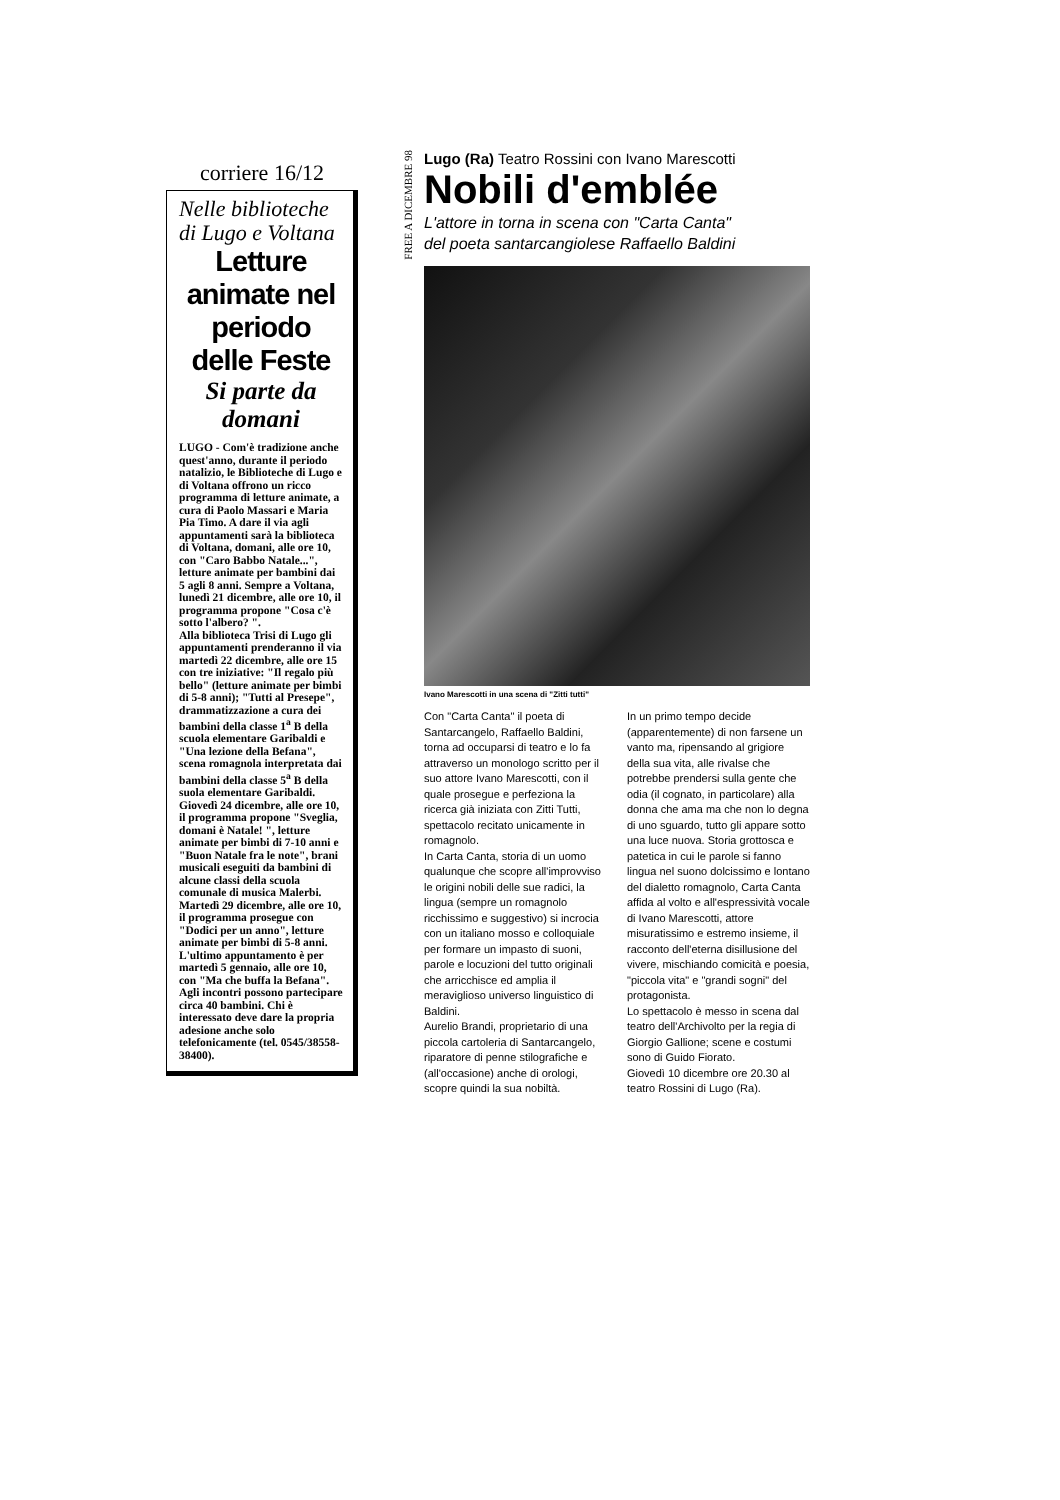corriere 16/12
Nelle biblioteche di Lugo e Voltana
Letture animate nel periodo delle Feste
Si parte da domani
LUGO - Com'è tradizione anche quest'anno, durante il periodo natalizio, le Biblioteche di Lugo e di Voltana offrono un ricco programma di letture animate, a cura di Paolo Massari e Maria Pia Timo. A dare il via agli appuntamenti sarà la biblioteca di Voltana, domani, alle ore 10, con "Caro Babbo Natale...", letture animate per bambini dai 5 agli 8 anni. Sempre a Voltana, lunedì 21 dicembre, alle ore 10, il programma propone "Cosa c'è sotto l'albero? ".
Alla biblioteca Trisi di Lugo gli appuntamenti prenderanno il via martedì 22 dicembre, alle ore 15 con tre iniziative: "Il regalo più bello" (letture animate per bimbi di 5-8 anni); "Tutti al Presepe", drammatizzazione a cura dei bambini della classe 1<sup>a</sup> B della scuola elementare Garibaldi e "Una lezione della Befana", scena romagnola interpretata dai bambini della classe 5<sup>a</sup> B della suola elementare Garibaldi. Giovedì 24 dicembre, alle ore 10, il programma propone "Sveglia, domani è Natale! ", letture animate per bimbi di 7-10 anni e "Buon Natale fra le note", brani musicali eseguiti da bambini di alcune classi della scuola comunale di musica Malerbi. Martedì 29 dicembre, alle ore 10, il programma prosegue con "Dodici per un anno", letture animate per bimbi di 5-8 anni.
L'ultimo appuntamento è per martedì 5 gennaio, alle ore 10, con "Ma che buffa la Befana". Agli incontri possono partecipare circa 40 bambini. Chi è interessato deve dare la propria adesione anche solo telefonicamente (tel. 0545/38558-38400).
FREE A DICEMBRE 98
Lugo (Ra) Teatro Rossini con Ivano Marescotti
Nobili d'emblée
L'attore in torna in scena con "Carta Canta"
del poeta santarcangiolese Raffaello Baldini
Ivano Marescotti in una scena di "Zitti tutti"
Con "Carta Canta" il poeta di Santarcangelo, Raffaello Baldini, torna ad occuparsi di teatro e lo fa attraverso un monologo scritto per il suo attore Ivano Marescotti, con il quale prosegue e perfeziona la ricerca già iniziata con Zitti Tutti, spettacolo recitato unicamente in romagnolo.
In Carta Canta, storia di un uomo qualunque che scopre all'improvviso le origini nobili delle sue radici, la lingua (sempre un romagnolo ricchissimo e suggestivo) si incrocia con un italiano mosso e colloquiale per formare un impasto di suoni, parole e locuzioni del tutto originali che arricchisce ed amplia il meraviglioso universo linguistico di Baldini.
Aurelio Brandi, proprietario di una piccola cartoleria di Santarcangelo, riparatore di penne stilografiche e (all'occasione) anche di orologi, scopre quindi la sua nobiltà.
In un primo tempo decide (apparentemente) di non farsene un vanto ma, ripensando al grigiore della sua vita, alle rivalse che potrebbe prendersi sulla gente che odia (il cognato, in particolare) alla donna che ama ma che non lo degna di uno sguardo, tutto gli appare sotto una luce nuova. Storia grottosca e patetica in cui le parole si fanno lingua nel suono dolcissimo e lontano del dialetto romagnolo, Carta Canta affida al volto e all'espressività vocale di Ivano Marescotti, attore misuratissimo e estremo insieme, il racconto dell'eterna disillusione del vivere, mischiando comicità e poesia, "piccola vita" e "grandi sogni" del protagonista.
Lo spettacolo è messo in scena dal teatro dell'Archivolto per la regia di Giorgio Gallione; scene e costumi sono di Guido Fiorato.
Giovedì 10 dicembre ore 20.30 al teatro Rossini di Lugo (Ra).